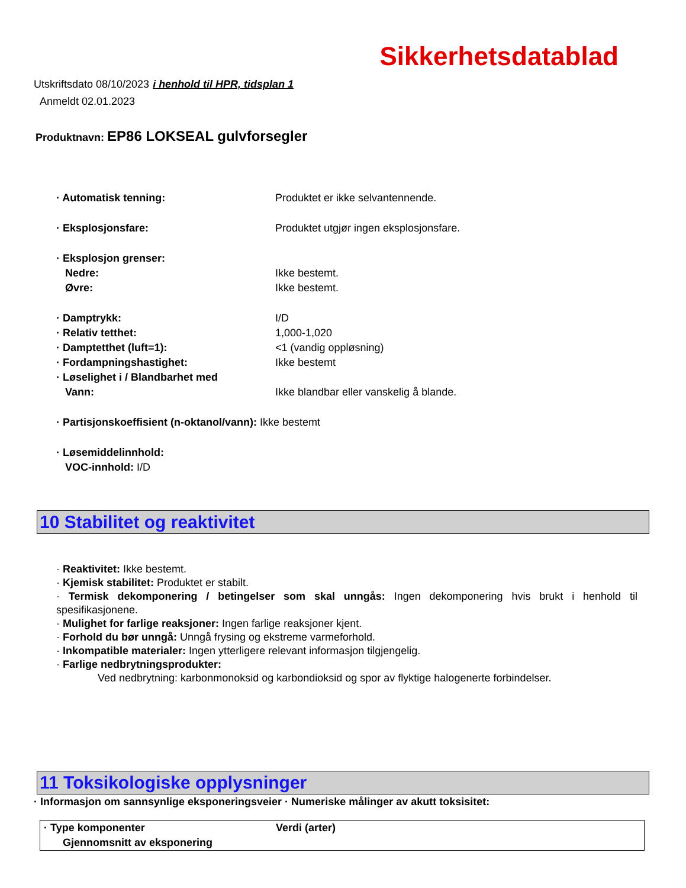Sikkerhetsdatablad
Utskriftsdato 08/10/2023 i henhold til HPR, tidsplan 1
Anmeldt 02.01.2023
Produktnavn: EP86 LOKSEAL gulvforsegler
| · Automatisk tenning: | Produktet er ikke selvantennende. |
| · Eksplosjonsfare: | Produktet utgjør ingen eksplosjonsfare. |
| · Eksplosjon grenser: | |
| Nedre: | Ikke bestemt. |
| Øvre: | Ikke bestemt. |
| · Damptrykk: | I/D |
| · Relativ tetthet: | 1,000-1,020 |
| · Damptetthet (luft=1): | <1 (vandig oppløsning) |
| · Fordampningshastighet: | Ikke bestemt |
| · Løselighet i / Blandbarhet med | |
| Vann: | Ikke blandbar eller vanskelig å blande. |
| · Partisjonskoeffisient (n-oktanol/vann): Ikke bestemt | |
| · Løsemiddelinnhold: | |
| VOC-innhold: I/D | |
10 Stabilitet og reaktivitet
· Reaktivitet: Ikke bestemt.
· Kjemisk stabilitet: Produktet er stabilt.
· Termisk dekomponering / betingelser som skal unngås: Ingen dekomponering hvis brukt i henhold til spesifikasjonene.
· Mulighet for farlige reaksjoner: Ingen farlige reaksjoner kjent.
· Forhold du bør unngå: Unngå frysing og ekstreme varmeforhold.
· Inkompatible materialer: Ingen ytterligere relevant informasjon tilgjengelig.
· Farlige nedbrytningsprodukter:
Ved nedbrytning: karbonmonoksid og karbondioksid og spor av flyktige halogenerte forbindelser.
11 Toksikologiske opplysninger
· Informasjon om sannsynlige eksponeringsveier · Numeriske målinger av akutt toksisitet:
| · Type komponenter | Verdi (arter) |
| --- | --- |
| Gjennomsnitt av eksponering | |